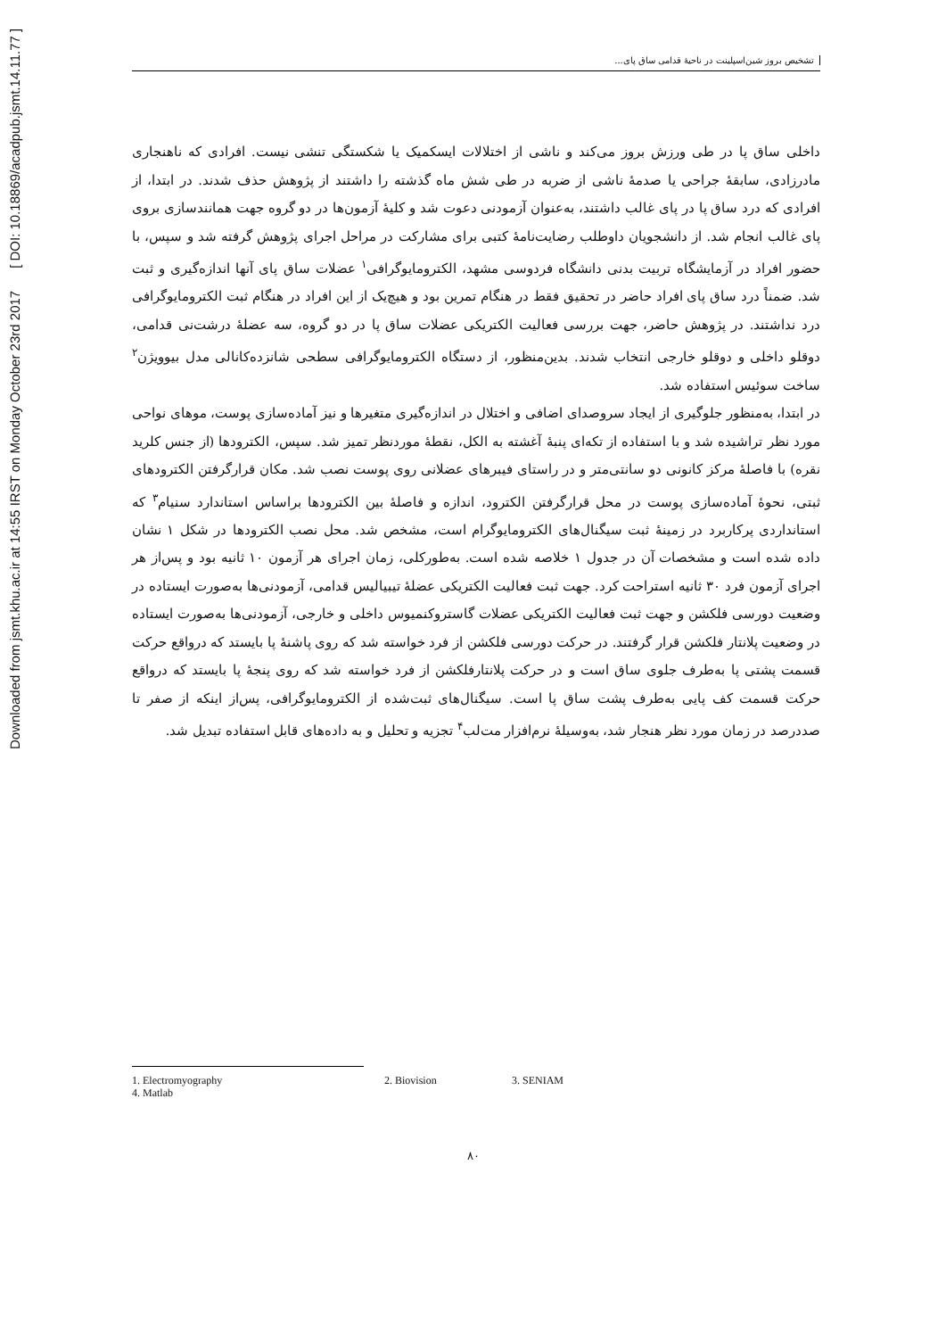Downloaded from jsmt.khu.ac.ir at 14:55 IRST on Monday October 23rd 2017 [ DOI: 10.18869/acadpub.jsmt.14.11.77 ]
تشخیص بروز شین‌اسپلینت در ناحیۀ قدامی ساق پای...
داخلی ساق پا در طی ورزش بروز می‌کند و ناشی از اختلالات ایسکمیک یا شکستگی تنشی نیست. افرادی که ناهنجاری مادرزادی، سابقۀ جراحی یا صدمۀ ناشی از ضربه در طی شش ماه گذشته را داشتند از پژوهش حذف شدند. در ابتدا، از افرادی که درد ساق پا در پای غالب داشتند، به‌عنوان آزمودنی دعوت شد و کلیۀ آزمون‌ها در دو گروه جهت همانندسازی بروی پای غالب انجام شد. از دانشجویان داوطلب رضایت‌نامۀ کتبی برای مشارکت در مراحل اجرای پژوهش گرفته شد و سپس، با حضور افراد در آزمایشگاه تربیت بدنی دانشگاه فردوسی مشهد، الکترومایوگرافی<sup>۱</sup> عضلات ساق پای آنها اندازه‌گیری و ثبت شد. ضمناً درد ساق پای افراد حاضر در تحقیق فقط در هنگام تمرین بود و هیچ‌یک از این افراد در هنگام ثبت الکترومایوگرافی درد نداشتند. در پژوهش حاضر، جهت بررسی فعالیت الکتریکی عضلات ساق پا در دو گروه، سه عضلۀ درشت‌نی قدامی، دوقلو داخلی و دوقلو خارجی انتخاب شدند. بدین‌منظور، از دستگاه الکترومایوگرافی سطحی شانزده‌کانالی مدل بیوویژن<sup>۲</sup> ساخت سوئیس استفاده شد.
در ابتدا، به‌منظور جلوگیری از ایجاد سروصدای اضافی و اختلال در اندازه‌گیری متغیرها و نیز آماده‌سازی پوست، موهای نواحی مورد نظر تراشیده شد و با استفاده از تکه‌ای پنبۀ آغشته به الکل، نقطۀ موردنظر تمیز شد. سپس، الکترودها (از جنس کلرید نقره) با فاصلۀ مرکز کانونی دو سانتی‌متر و در راستای فیبرهای عضلانی روی پوست نصب شد. مکان قرارگرفتن الکترودهای ثبتی، نحوۀ آماده‌سازی پوست در محل قرارگرفتن الکترود، اندازه و فاصلۀ بین الکترودها براساس استاندارد سنیام<sup>۳</sup> که استانداردی پرکاربرد در زمینۀ ثبت سیگنال‌های الکترومایوگرام است، مشخص شد. محل نصب الکترودها در شکل ۱ نشان داده شده است و مشخصات آن در جدول ۱ خلاصه شده است. به‌طورکلی، زمان اجرای هر آزمون ۱۰ ثانیه بود و پس‌از هر اجرای آزمون فرد ۳۰ ثانیه استراحت کرد. جهت ثبت فعالیت الکتریکی عضلۀ تیبیالیس قدامی، آزمودنی‌ها به‌صورت ایستاده در وضعیت دورسی فلکشن و جهت ثبت فعالیت الکتریکی عضلات گاستروکنمیوس داخلی و خارجی، آزمودنی‌ها به‌صورت ایستاده در وضعیت پلانتار فلکشن قرار گرفتند. در حرکت دورسی فلکشن از فرد خواسته شد که روی پاشنۀ پا بایستد که درواقع حرکت قسمت پشتی پا به‌طرف جلوی ساق است و در حرکت پلانتارفلکشن از فرد خواسته شد که روی پنجۀ پا بایستد که درواقع حرکت قسمت کف پایی به‌طرف پشت ساق پا است. سیگنال‌های ثبت‌شده از الکترومایوگرافی، پس‌از اینکه از صفر تا صددرصد در زمان مورد نظر هنجار شد، به‌وسیلۀ نرم‌افزار مت‌لب<sup>۴</sup> تجزیه و تحلیل و به داده‌های قابل استفاده تبدیل شد.
1. Electromyography 2. Biovision 3. SENIAM
4. Matlab
۸۰